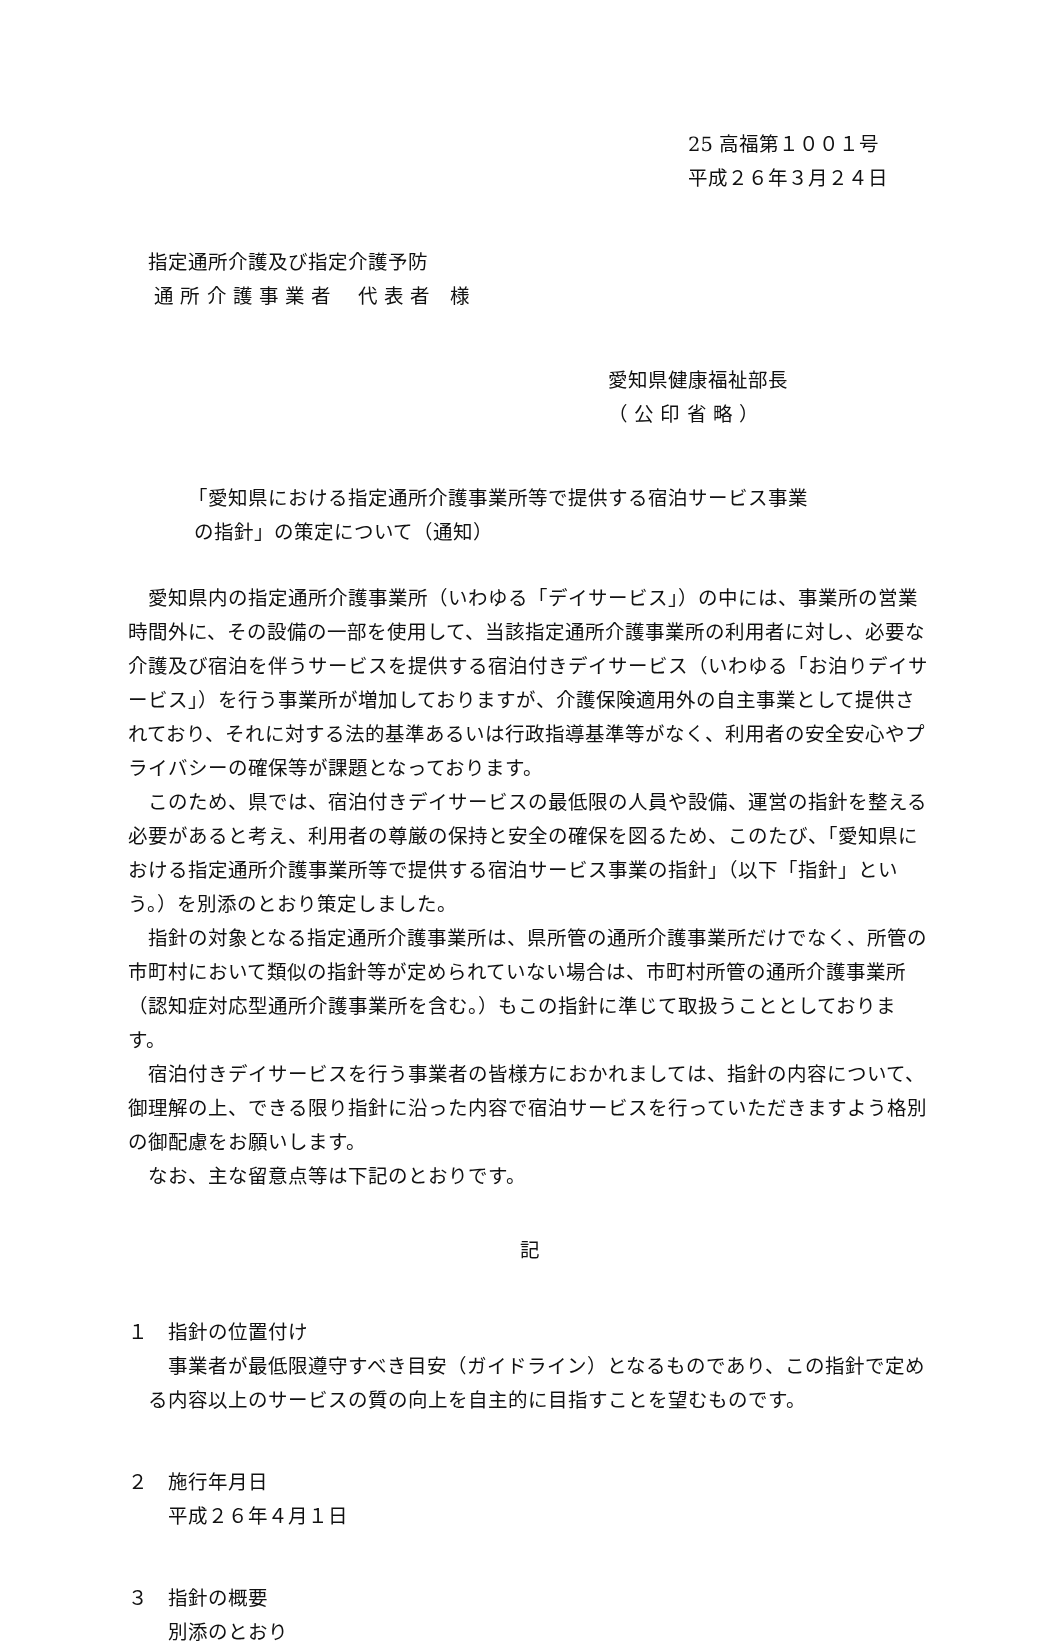25 高福第１００１号
平成２６年３月２４日
指定通所介護及び指定介護予防
通 所 介 護 事 業 者　 代 表 者　様
愛知県健康福祉部長
（ 公 印 省 略 ）
「愛知県における指定通所介護事業所等で提供する宿泊サービス事業
の指針」の策定について（通知）
愛知県内の指定通所介護事業所（いわゆる「デイサービス」）の中には、事業所の営業時間外に、その設備の一部を使用して、当該指定通所介護事業所の利用者に対し、必要な介護及び宿泊を伴うサービスを提供する宿泊付きデイサービス（いわゆる「お泊りデイサービス」）を行う事業所が増加しておりますが、介護保険適用外の自主事業として提供されており、それに対する法的基準あるいは行政指導基準等がなく、利用者の安全安心やプライバシーの確保等が課題となっております。
このため、県では、宿泊付きデイサービスの最低限の人員や設備、運営の指針を整える必要があると考え、利用者の尊厳の保持と安全の確保を図るため、このたび、「愛知県における指定通所介護事業所等で提供する宿泊サービス事業の指針」（以下「指針」という。）を別添のとおり策定しました。
指針の対象となる指定通所介護事業所は、県所管の通所介護事業所だけでなく、所管の市町村において類似の指針等が定められていない場合は、市町村所管の通所介護事業所（認知症対応型通所介護事業所を含む。）もこの指針に準じて取扱うこととしております。
宿泊付きデイサービスを行う事業者の皆様方におかれましては、指針の内容について、御理解の上、できる限り指針に沿った内容で宿泊サービスを行っていただきますよう格別の御配慮をお願いします。
なお、主な留意点等は下記のとおりです。
記
１　指針の位置付け
事業者が最低限遵守すべき目安（ガイドライン）となるものであり、この指針で定める内容以上のサービスの質の向上を自主的に目指すことを望むものです。
２　施行年月日
平成２６年４月１日
３　指針の概要
別添のとおり